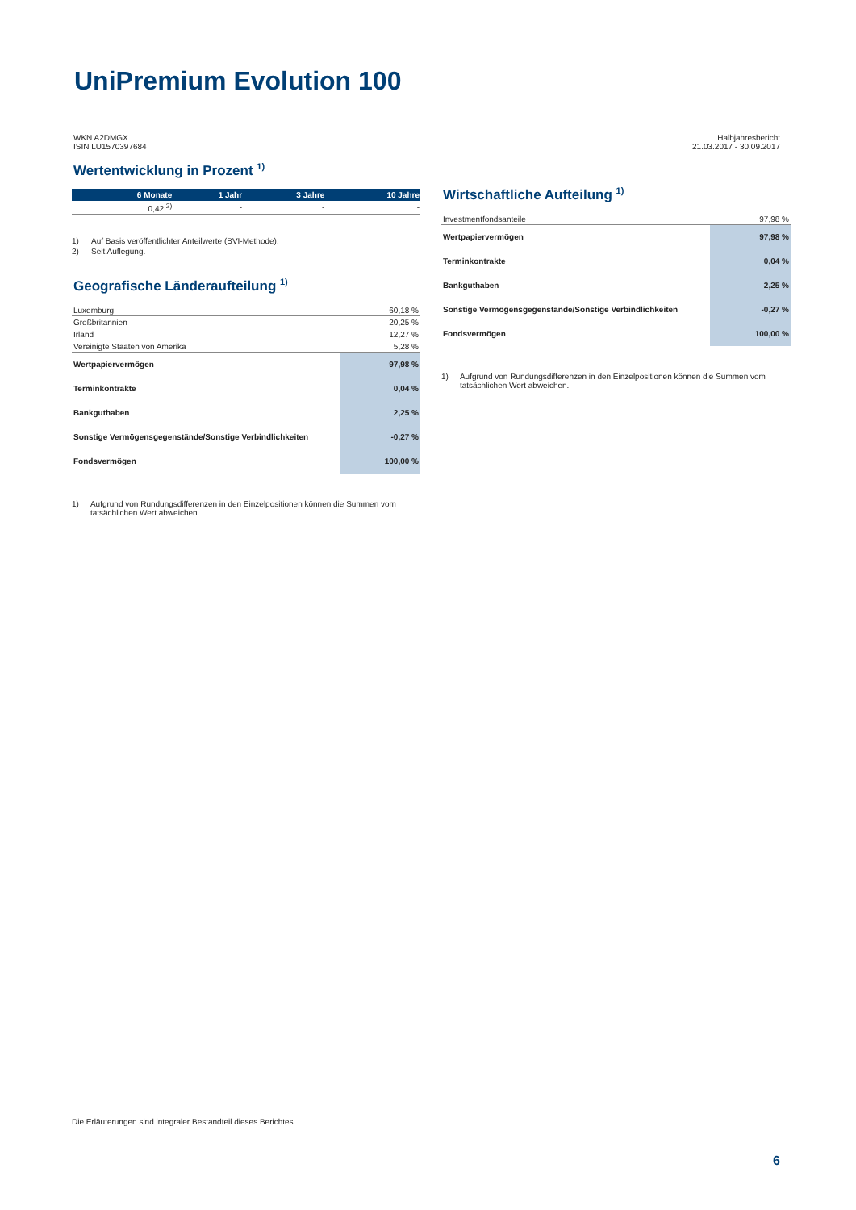UniPremium Evolution 100
WKN A2DMGX
ISIN LU1570397684
Halbjahresbericht
21.03.2017 - 30.09.2017
Wertentwicklung in Prozent <sup>1)</sup>
| 6 Monate | 1 Jahr | 3 Jahre | 10 Jahre |
| --- | --- | --- | --- |
| 0,42 <sup>2)</sup> | - | - | - |
1) Auf Basis veröffentlichter Anteilwerte (BVI-Methode).
2) Seit Auflegung.
Geografische Länderaufteilung <sup>1)</sup>
| Luxemburg | 60,18 % |
| Großbritannien | 20,25 % |
| Irland | 12,27 % |
| Vereinigte Staaten von Amerika | 5,28 % |
| Wertpapiervermögen | 97,98 % |
| Terminkontrakte | 0,04 % |
| Bankguthaben | 2,25 % |
| Sonstige Vermögensgegenstände/Sonstige Verbindlichkeiten | -0,27 % |
| Fondsvermögen | 100,00 % |
1) Aufgrund von Rundungsdifferenzen in den Einzelpositionen können die Summen vom tatsächlichen Wert abweichen.
Wirtschaftliche Aufteilung <sup>1)</sup>
| Investmentfondsanteile | 97,98 % |
| Wertpapiervermögen | 97,98 % |
| Terminkontrakte | 0,04 % |
| Bankguthaben | 2,25 % |
| Sonstige Vermögensgegenstände/Sonstige Verbindlichkeiten | -0,27 % |
| Fondsvermögen | 100,00 % |
1) Aufgrund von Rundungsdifferenzen in den Einzelpositionen können die Summen vom tatsächlichen Wert abweichen.
Die Erläuterungen sind integraler Bestandteil dieses Berichtes.
6